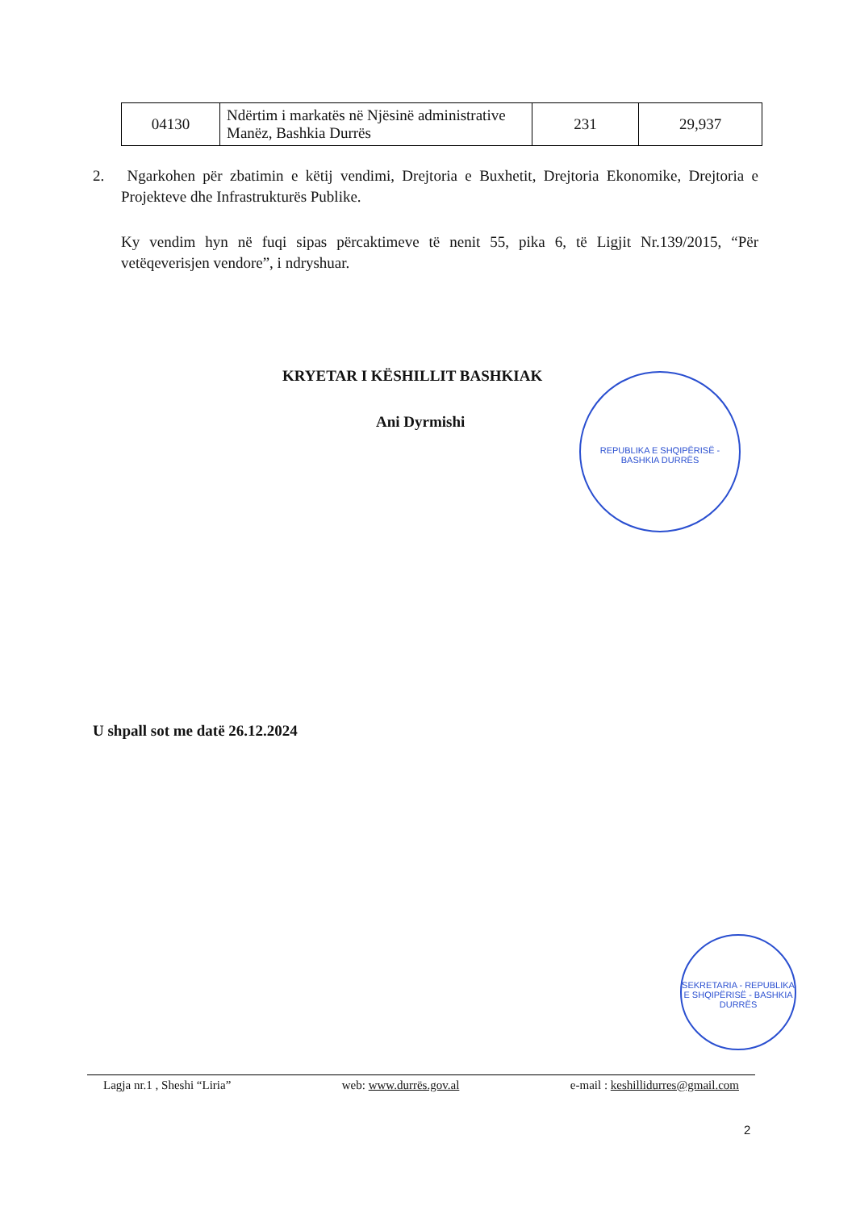| 04130 | Ndërtim i markatës në Njësinë administrative Manëz, Bashkia Durrës | 231 | 29,937 |
2. Ngarkohen për zbatimin e këtij vendimi, Drejtoria e Buxhetit, Drejtoria Ekonomike, Drejtoria e Projekteve dhe Infrastrukturës Publike.
Ky vendim hyn në fuqi sipas përcaktimeve të nenit 55, pika 6, të Ligjit Nr.139/2015, “Për vetëqeverisjen vendore”, i ndryshuar.
KRYETAR I KËSHILLIT BASHKIAK
Ani Dyrmishi
REPUBLIKA E SHQIPËRISË - BASHKIA DURRËS
U shpall sot me datë 26.12.2024
SEKRETARIA - REPUBLIKA E SHQIPËRISË - BASHKIA DURRËS
Lagja nr.1 , Sheshi “Liria” web: www.durrës.gov.al e-mail : keshillidurres@gmail.com
2